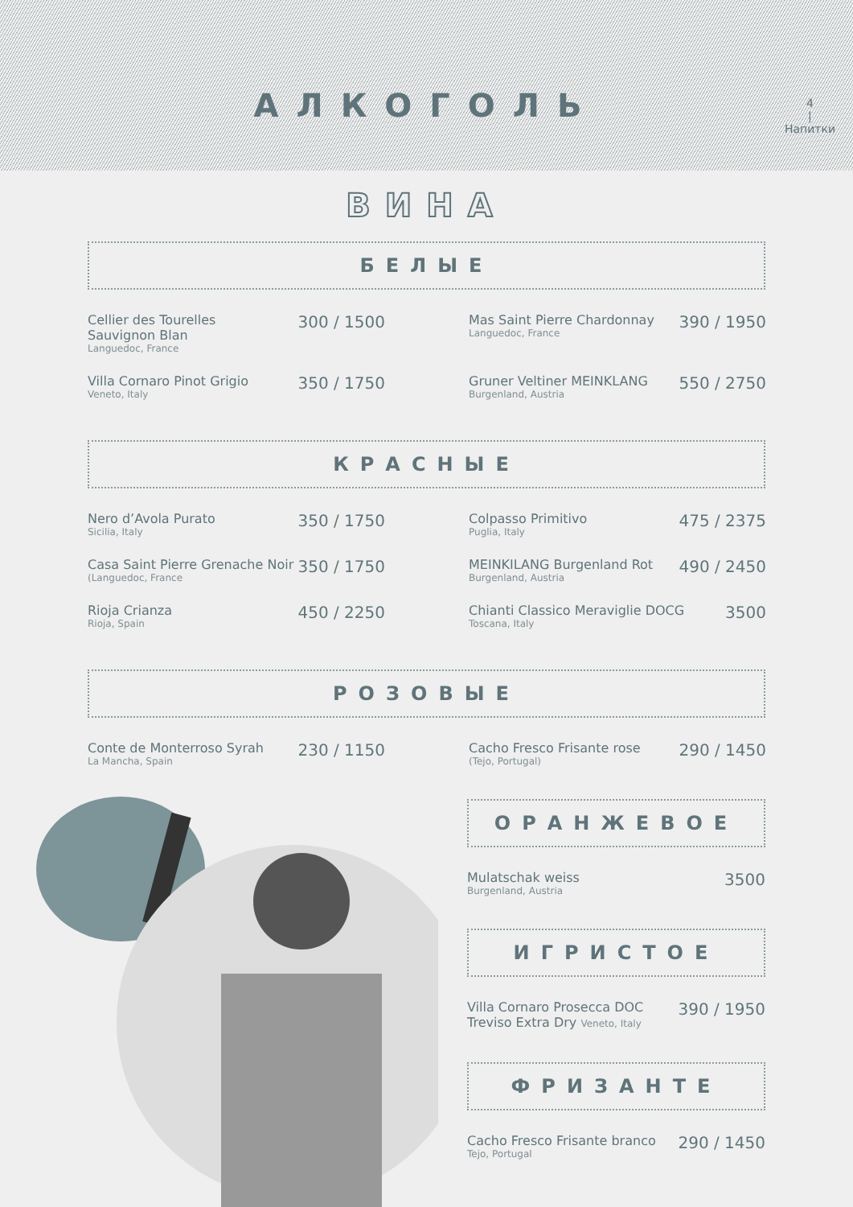АЛКОГОЛЬ
4
|
Напитки
ВИНА
БЕЛЫЕ
Cellier des Tourelles
Sauvignon Blan
Languedoc, France
300 / 1500
Mas Saint Pierre Chardonnay
Languedoc, France
390 / 1950
Villa Cornaro Pinot Grigio
Veneto, Italy
350 / 1750
Gruner Veltiner MEINKLANG
Burgenland, Austria
550 / 2750
КРАСНЫЕ
Nero d’Avola Purato
Sicilia, Italy
350 / 1750
Colpasso Primitivo
Puglia, Italy
475 / 2375
Casa Saint Pierre Grenache Noir
(Languedoc, France
350 / 1750
MEINKILANG Burgenland Rot
Burgenland, Austria
490 / 2450
Rioja Crianza
Rioja, Spain
450 / 2250
Chianti Classico Meraviglie DOCG
Toscana, Italy
3500
РОЗОВЫЕ
Conte de Monterroso Syrah
La Mancha, Spain
230 / 1150
Cacho Fresco Frisante rose
(Tejo, Portugal)
290 / 1450
ОРАНЖЕВОЕ
Mulatschak weiss
Burgenland, Austria
3500
ИГРИСТОЕ
Villa Cornaro Prosecca DOC
Treviso Extra Dry Veneto, Italy
390 / 1950
ФРИЗАНТЕ
Cacho Fresco Frisante branco
Tejo, Portugal
290 / 1450